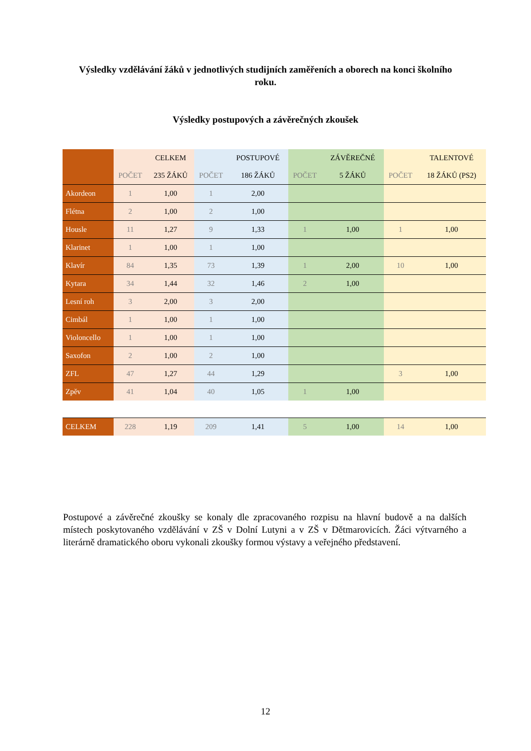Výsledky vzdělávání žáků v jednotlivých studijních zaměřeních a oborech na konci školního roku.
Výsledky postupových a závěrečných zkoušek
| | | CELKEM | | POSTUPOVÉ | | ZÁVĚREČNÉ | | TALENTOVÉ |
| --- | --- | --- | --- | --- | --- | --- | --- | --- |
| | POČET | 235 ŽÁKŮ | POČET | 186 ŽÁKŮ | POČET | 5 ŽÁKŮ | POČET | 18 ŽÁKŮ (PS2) |
| Akordeon | 1 | 1,00 | 1 | 2,00 | | | | |
| Flétna | 2 | 1,00 | 2 | 1,00 | | | | |
| Housle | 11 | 1,27 | 9 | 1,33 | 1 | 1,00 | 1 | 1,00 |
| Klarinet | 1 | 1,00 | 1 | 1,00 | | | | |
| Klavír | 84 | 1,35 | 73 | 1,39 | 1 | 2,00 | 10 | 1,00 |
| Kytara | 34 | 1,44 | 32 | 1,46 | 2 | 1,00 | | |
| Lesní roh | 3 | 2,00 | 3 | 2,00 | | | | |
| Cimbál | 1 | 1,00 | 1 | 1,00 | | | | |
| Violoncello | 1 | 1,00 | 1 | 1,00 | | | | |
| Saxofon | 2 | 1,00 | 2 | 1,00 | | | | |
| ZFL | 47 | 1,27 | 44 | 1,29 | | | 3 | 1,00 |
| Zpěv | 41 | 1,04 | 40 | 1,05 | 1 | 1,00 | | |
| CELKEM | 228 | 1,19 | 209 | 1,41 | 5 | 1,00 | 14 | 1,00 |
Postupové a závěrečné zkoušky se konaly dle zpracovaného rozpisu na hlavní budově a na dalších místech poskytovaného vzdělávání v ZŠ v Dolní Lutyni a v ZŠ v Dětmarovicích. Žáci výtvarného a literárně dramatického oboru vykonali zkoušky formou výstavy a veřejného představení.
12